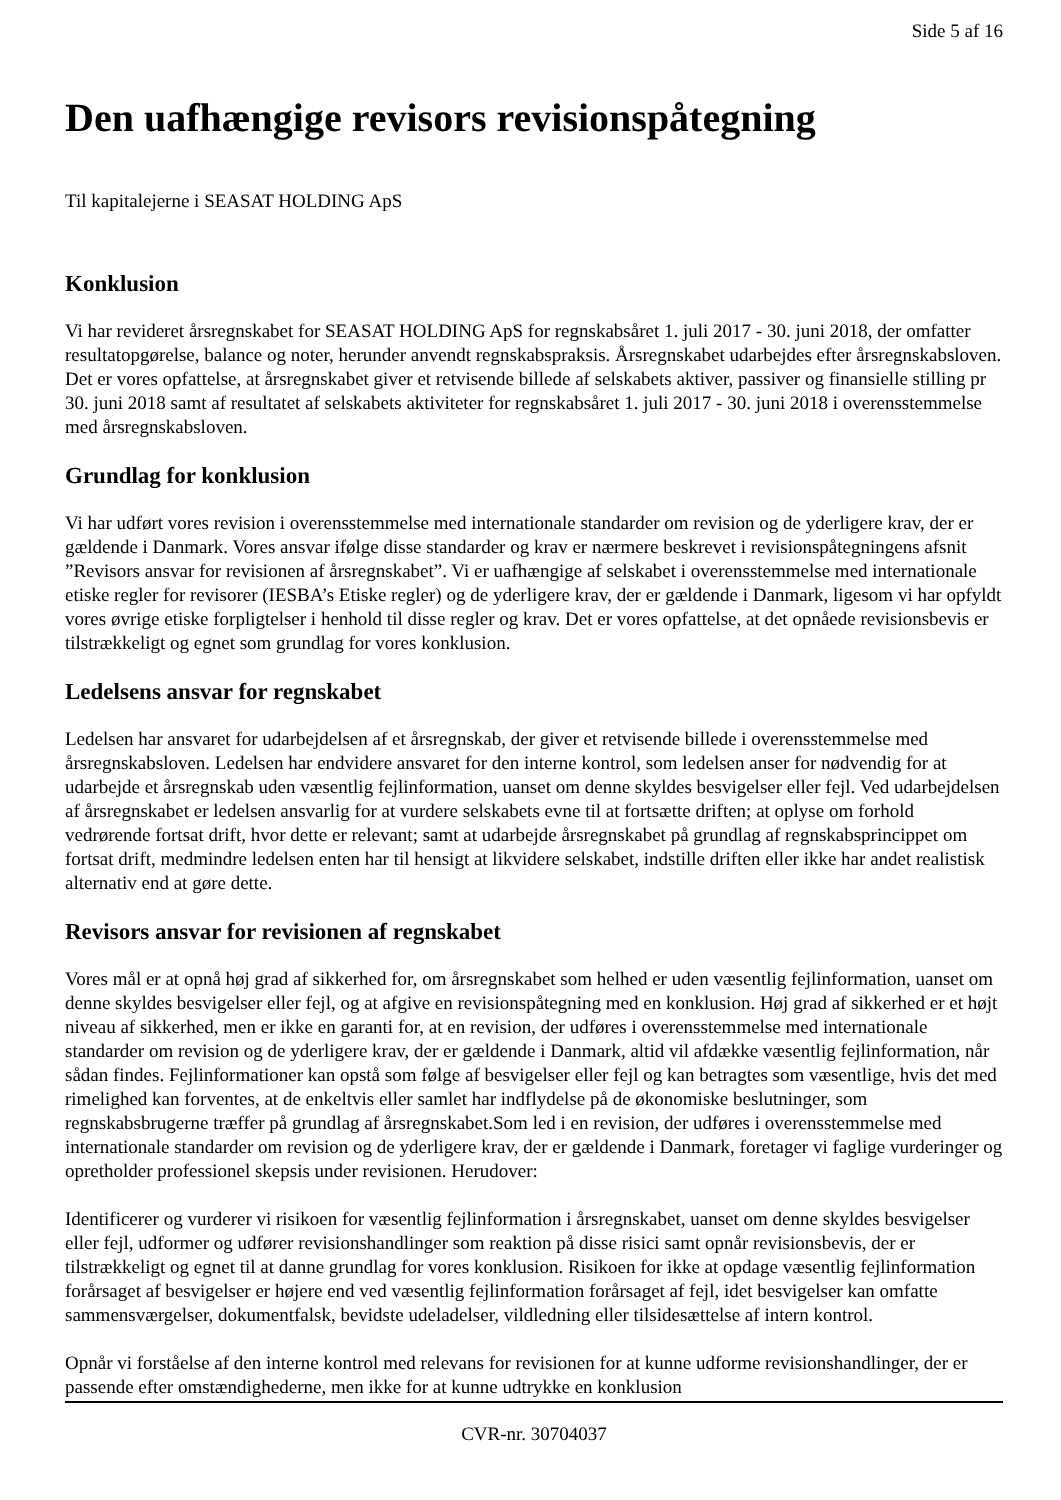Side 5 af 16
Den uafhængige revisors revisionspåtegning
Til kapitalejerne i SEASAT HOLDING ApS
Konklusion
Vi har revideret årsregnskabet for SEASAT HOLDING ApS for regnskabsåret 1. juli 2017 - 30. juni 2018, der omfatter resultatopgørelse, balance og noter, herunder anvendt regnskabspraksis. Årsregnskabet udarbejdes efter årsregnskabsloven. Det er vores opfattelse, at årsregnskabet giver et retvisende billede af selskabets aktiver, passiver og finansielle stilling pr 30. juni 2018 samt af resultatet af selskabets aktiviteter for regnskabsåret 1. juli 2017 - 30. juni 2018 i overensstemmelse med årsregnskabsloven.
Grundlag for konklusion
Vi har udført vores revision i overensstemmelse med internationale standarder om revision og de yderligere krav, der er gældende i Danmark. Vores ansvar ifølge disse standarder og krav er nærmere beskrevet i revisionspåtegningens afsnit ”Revisors ansvar for revisionen af årsregnskabet”. Vi er uafhængige af selskabet i overensstemmelse med internationale etiske regler for revisorer (IESBA’s Etiske regler) og de yderligere krav, der er gældende i Danmark, ligesom vi har opfyldt vores øvrige etiske forpligtelser i henhold til disse regler og krav. Det er vores opfattelse, at det opnåede revisionsbevis er tilstrækkeligt og egnet som grundlag for vores konklusion.
Ledelsens ansvar for regnskabet
Ledelsen har ansvaret for udarbejdelsen af et årsregnskab, der giver et retvisende billede i overensstemmelse med årsregnskabsloven. Ledelsen har endvidere ansvaret for den interne kontrol, som ledelsen anser for nødvendig for at udarbejde et årsregnskab uden væsentlig fejlinformation, uanset om denne skyldes besvigelser eller fejl. Ved udarbejdelsen af årsregnskabet er ledelsen ansvarlig for at vurdere selskabets evne til at fortsætte driften; at oplyse om forhold vedrørende fortsat drift, hvor dette er relevant; samt at udarbejde årsregnskabet på grundlag af regnskabsprincippet om fortsat drift, medmindre ledelsen enten har til hensigt at likvidere selskabet, indstille driften eller ikke har andet realistisk alternativ end at gøre dette.
Revisors ansvar for revisionen af regnskabet
Vores mål er at opnå høj grad af sikkerhed for, om årsregnskabet som helhed er uden væsentlig fejlinformation, uanset om denne skyldes besvigelser eller fejl, og at afgive en revisionspåtegning med en konklusion. Høj grad af sikkerhed er et højt niveau af sikkerhed, men er ikke en garanti for, at en revision, der udføres i overensstemmelse med internationale standarder om revision og de yderligere krav, der er gældende i Danmark, altid vil afdække væsentlig fejlinformation, når sådan findes. Fejlinformationer kan opstå som følge af besvigelser eller fejl og kan betragtes som væsentlige, hvis det med rimelighed kan forventes, at de enkeltvis eller samlet har indflydelse på de økonomiske beslutninger, som regnskabsbrugerne træffer på grundlag af årsregnskabet.Som led i en revision, der udføres i overensstemmelse med internationale standarder om revision og de yderligere krav, der er gældende i Danmark, foretager vi faglige vurderinger og opretholder professionel skepsis under revisionen. Herudover:
Identificerer og vurderer vi risikoen for væsentlig fejlinformation i årsregnskabet, uanset om denne skyldes besvigelser eller fejl, udformer og udfører revisionshandlinger som reaktion på disse risici samt opnår revisionsbevis, der er tilstrækkeligt og egnet til at danne grundlag for vores konklusion. Risikoen for ikke at opdage væsentlig fejlinformation forårsaget af besvigelser er højere end ved væsentlig fejlinformation forårsaget af fejl, idet besvigelser kan omfatte sammensværgelser, dokumentfalsk, bevidste udeladelser, vildledning eller tilsidesættelse af intern kontrol.
Opnår vi forståelse af den interne kontrol med relevans for revisionen for at kunne udforme revisionshandlinger, der er passende efter omstændighederne, men ikke for at kunne udtrykke en konklusion
CVR-nr. 30704037